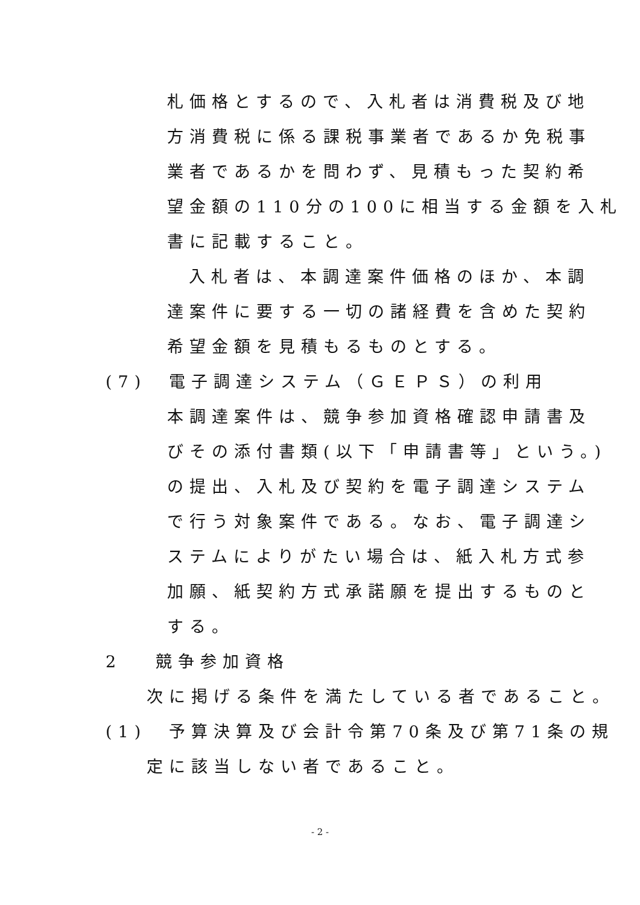札価格とするので、入札者は消費税及び地
方消費税に係る課税事業者であるか免税事
業者であるかを問わず、見積もった契約希
望金額の110分の100に相当する金額を入札
書に記載すること。
入札者は、本調達案件価格のほか、本調
達案件に要する一切の諸経費を含めた契約
希望金額を見積もるものとする。
(7) 電子調達システム（ＧＥＰＳ）の利用
本調達案件は、競争参加資格確認申請書及
びその添付書類(以下「申請書等」という。)
の提出、入札及び契約を電子調達システム
で行う対象案件である。なお、電子調達シ
ステムによりがたい場合は、紙入札方式参
加願、紙契約方式承諾願を提出するものと
する。
2 競争参加資格
次に掲げる条件を満たしている者であること。
(1) 予算決算及び会計令第70条及び第71条の規
定に該当しない者であること。
- 2 -